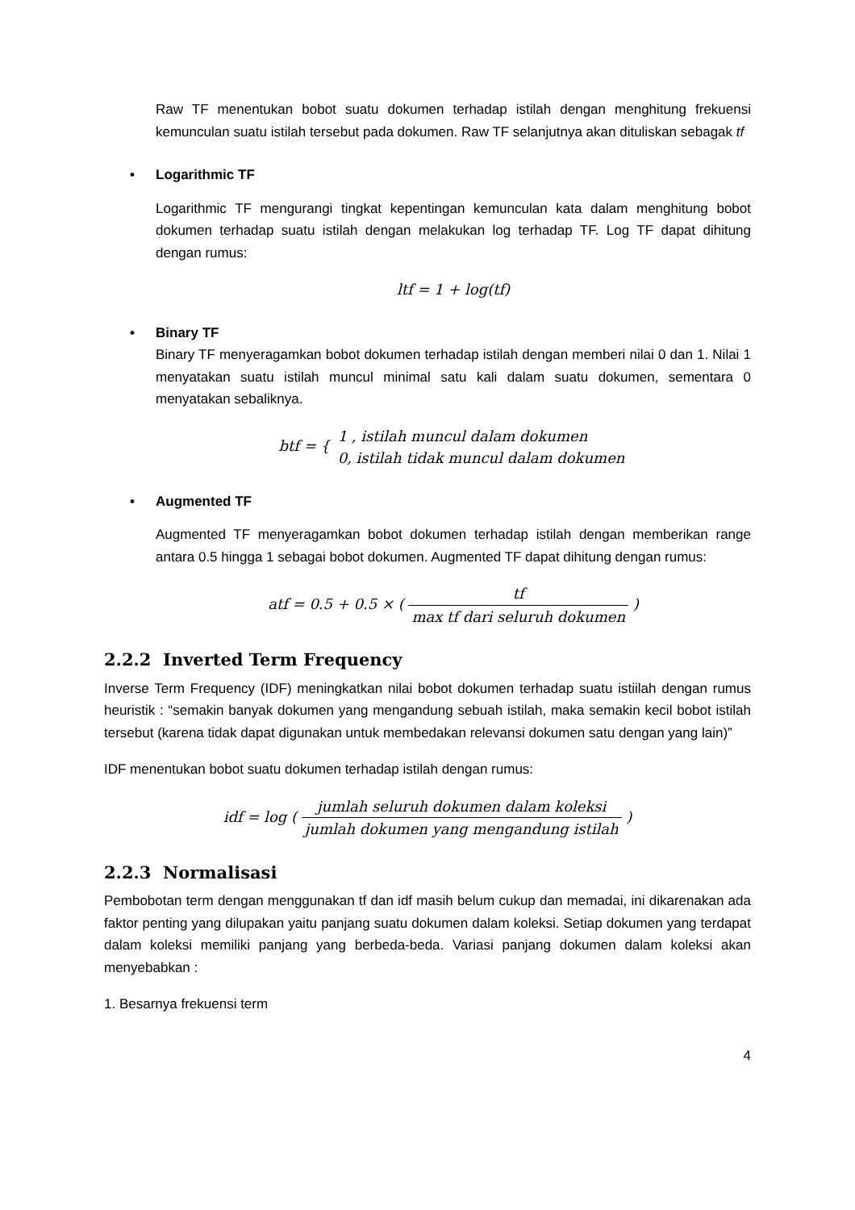Raw TF menentukan bobot suatu dokumen terhadap istilah dengan menghitung frekuensi kemunculan suatu istilah tersebut pada dokumen. Raw TF selanjutnya akan dituliskan sebagak tf
• Logarithmic TF
Logarithmic TF mengurangi tingkat kepentingan kemunculan kata dalam menghitung bobot dokumen terhadap suatu istilah dengan melakukan log terhadap TF. Log TF dapat dihitung dengan rumus:
ltf = 1 + log(tf)
• Binary TF
Binary TF menyeragamkan bobot dokumen terhadap istilah dengan memberi nilai 0 dan 1. Nilai 1 menyatakan suatu istilah muncul minimal satu kali dalam suatu dokumen, sementara 0 menyatakan sebaliknya.
btf = { 1 , istilah muncul dalam dokumen 0, istilah tidak muncul dalam dokumen
• Augmented TF
Augmented TF menyeragamkan bobot dokumen terhadap istilah dengan memberikan range antara 0.5 hingga 1 sebagai bobot dokumen. Augmented TF dapat dihitung dengan rumus:
atf = 0.5 + 0.5 × ( tf max tf dari seluruh dokumen )
2.2.2 Inverted Term Frequency
Inverse Term Frequency (IDF) meningkatkan nilai bobot dokumen terhadap suatu istiilah dengan rumus heuristik : “semakin banyak dokumen yang mengandung sebuah istilah, maka semakin kecil bobot istilah tersebut (karena tidak dapat digunakan untuk membedakan relevansi dokumen satu dengan yang lain)”
IDF menentukan bobot suatu dokumen terhadap istilah dengan rumus:
idf = log ( jumlah seluruh dokumen dalam koleksi jumlah dokumen yang mengandung istilah )
2.2.3 Normalisasi
Pembobotan term dengan menggunakan tf dan idf masih belum cukup dan memadai, ini dikarenakan ada faktor penting yang dilupakan yaitu panjang suatu dokumen dalam koleksi. Setiap dokumen yang terdapat dalam koleksi memiliki panjang yang berbeda-beda. Variasi panjang dokumen dalam koleksi akan menyebabkan :
1. Besarnya frekuensi term
4